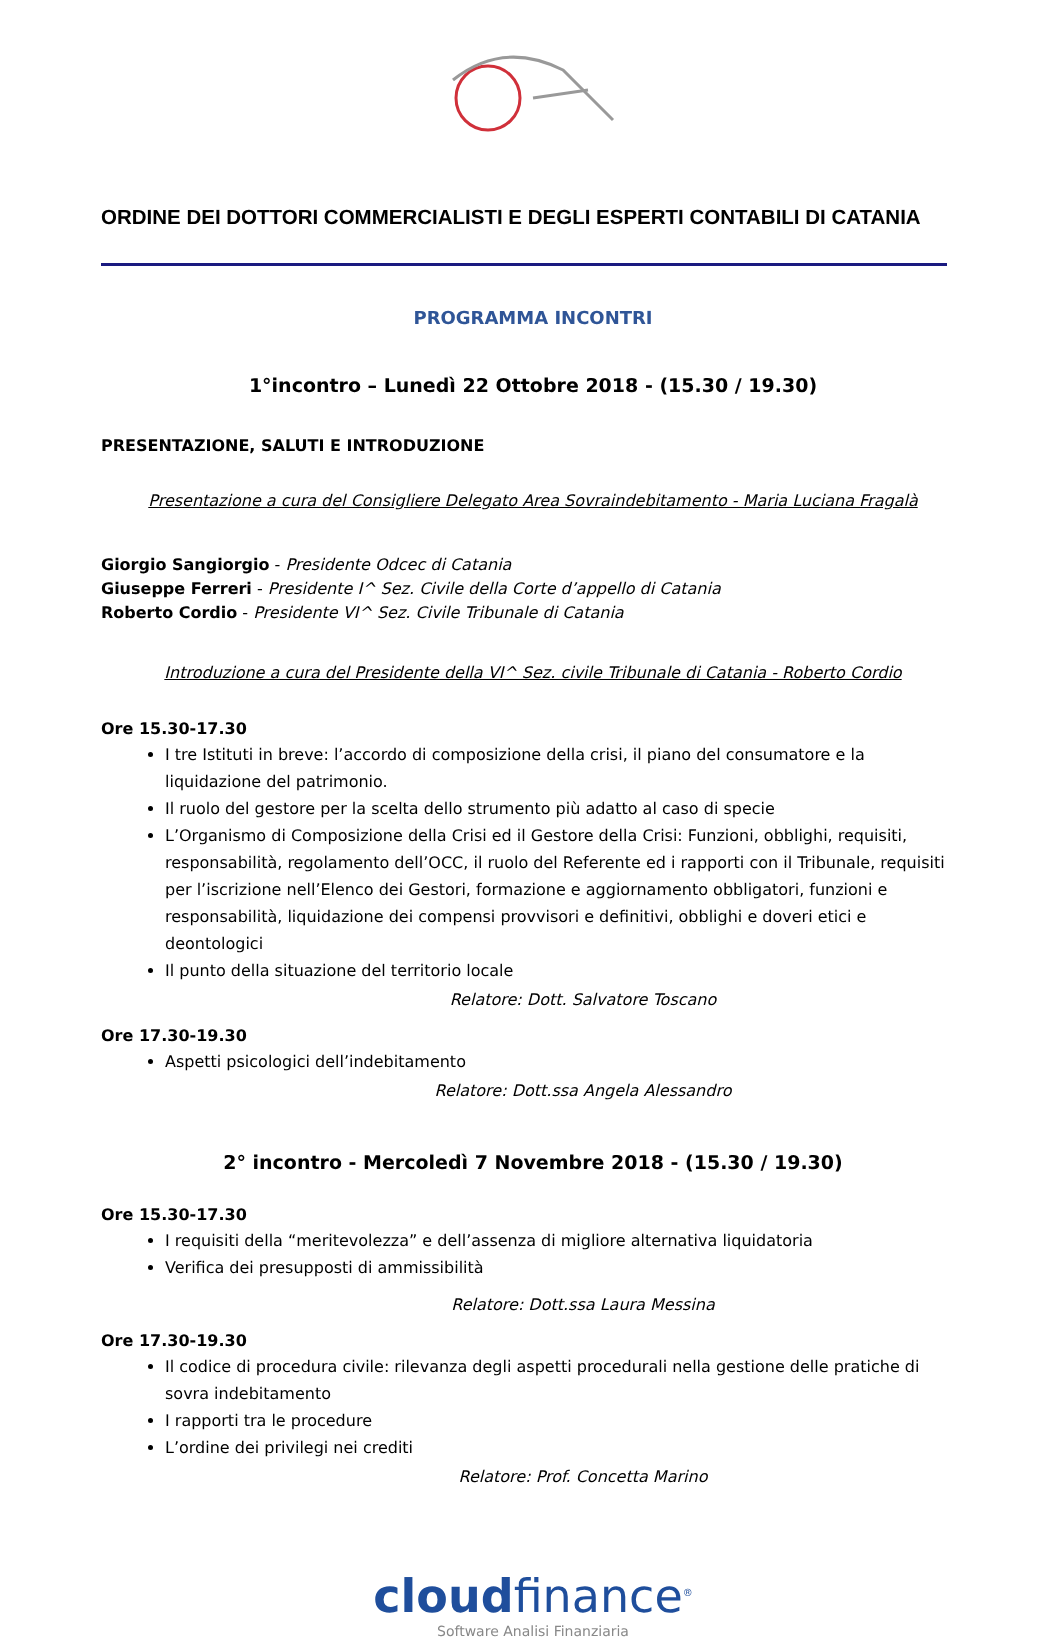ORDINE DEI DOTTORI COMMERCIALISTI E DEGLI ESPERTI CONTABILI DI CATANIA
PROGRAMMA INCONTRI
1°incontro – Lunedì 22 Ottobre 2018 - (15.30 / 19.30)
PRESENTAZIONE, SALUTI E INTRODUZIONE
Presentazione a cura del Consigliere Delegato Area Sovraindebitamento - Maria Luciana Fragalà
Giorgio Sangiorgio - Presidente Odcec di Catania
Giuseppe Ferreri - Presidente I^ Sez. Civile della Corte d’appello di Catania
Roberto Cordio - Presidente VI^ Sez. Civile Tribunale di Catania
Introduzione a cura del Presidente della VI^ Sez. civile Tribunale di Catania - Roberto Cordio
Ore 15.30-17.30
I tre Istituti in breve: l’accordo di composizione della crisi, il piano del consumatore e la liquidazione del patrimonio.
Il ruolo del gestore per la scelta dello strumento più adatto al caso di specie
L’Organismo di Composizione della Crisi ed il Gestore della Crisi: Funzioni, obblighi, requisiti, responsabilità, regolamento dell’OCC, il ruolo del Referente ed i rapporti con il Tribunale, requisiti per l’iscrizione nell’Elenco dei Gestori, formazione e aggiornamento obbligatori, funzioni e responsabilità, liquidazione dei compensi provvisori e definitivi, obblighi e doveri etici e deontologici
Il punto della situazione del territorio locale
Relatore: Dott. Salvatore Toscano
Ore 17.30-19.30
Aspetti psicologici dell’indebitamento
Relatore: Dott.ssa Angela Alessandro
2° incontro - Mercoledì 7 Novembre 2018 - (15.30 / 19.30)
Ore 15.30-17.30
I requisiti della “meritevolezza” e dell’assenza di migliore alternativa liquidatoria
Verifica dei presupposti di ammissibilità
Relatore: Dott.ssa Laura Messina
Ore 17.30-19.30
Il codice di procedura civile: rilevanza degli aspetti procedurali nella gestione delle pratiche di sovra indebitamento
I rapporti tra le procedure
L’ordine dei privilegi nei crediti
Relatore: Prof. Concetta Marino
cloudfinance<sup>®</sup>
Software Analisi Finanziaria